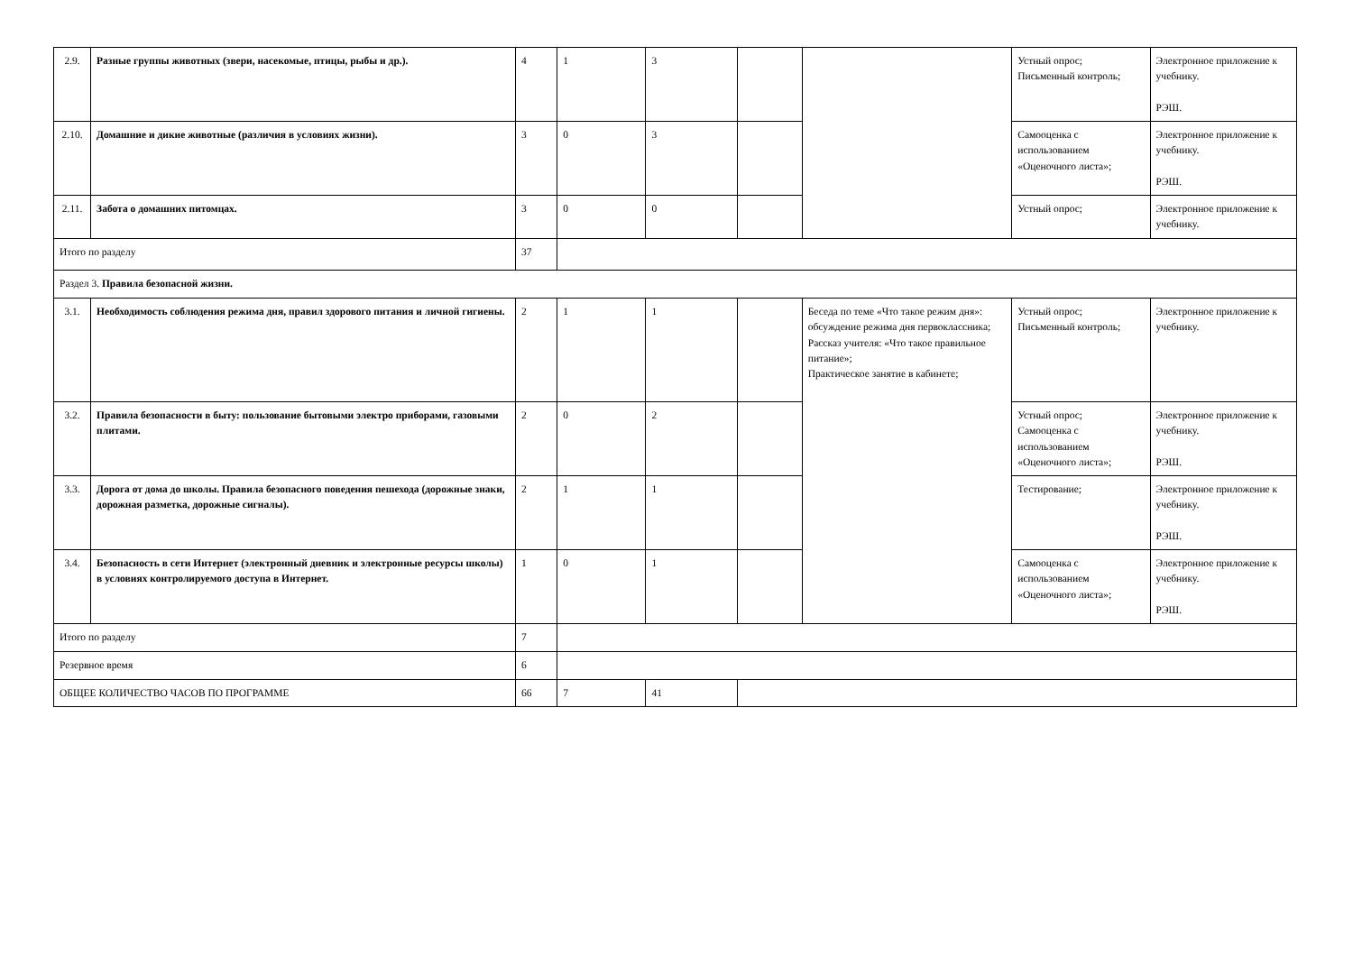| 2.9. | Разные группы животных (звери, насекомые, птицы, рыбы и др.). | 4 | 1 | 3 | | | Устный опрос; Письменный контроль; | Электронное приложение к учебнику. РЭШ. |
| 2.10. | Домашние и дикие животные (различия в условиях жизни). | 3 | 0 | 3 | | | Самооценка с использованием «Оценочного листа»; | Электронное приложение к учебнику. РЭШ. |
| 2.11. | Забота о домашних питомцах. | 3 | 0 | 0 | | | Устный опрос; | Электронное приложение к учебнику. |
| Итого по разделу | | 37 | | | | | | |
| Раздел 3. Правила безопасной жизни. | | | | | | | | |
| 3.1. | Необходимость соблюдения режима дня, правил здорового питания и личной гигиены. | 2 | 1 | 1 | | Беседа по теме «Что такое режим дня»: обсуждение режима дня первоклассника; Рассказ учителя: «Что такое правильное питание»; Практическое занятие в кабинете; | Устный опрос; Письменный контроль; | Электронное приложение к учебнику. |
| 3.2. | Правила безопасности в быту: пользование бытовыми электро приборами, газовыми плитами. | 2 | 0 | 2 | | | Устный опрос; Самооценка с использованием «Оценочного листа»; | Электронное приложение к учебнику. РЭШ. |
| 3.3. | Дорога от дома до школы. Правила безопасного поведения пешехода (дорожные знаки, дорожная разметка, дорожные сигналы). | 2 | 1 | 1 | | | Тестирование; | Электронное приложение к учебнику. РЭШ. |
| 3.4. | Безопасность в сети Интернет (электронный дневник и электронные ресурсы школы) в условиях контролируемого доступа в Интернет. | 1 | 0 | 1 | | | Самооценка с использованием «Оценочного листа»; | Электронное приложение к учебнику. РЭШ. |
| Итого по разделу | | 7 | | | | | | |
| Резервное время | | 6 | | | | | | |
| ОБЩЕЕ КОЛИЧЕСТВО ЧАСОВ ПО ПРОГРАММЕ | | 66 | 7 | 41 | | | | |